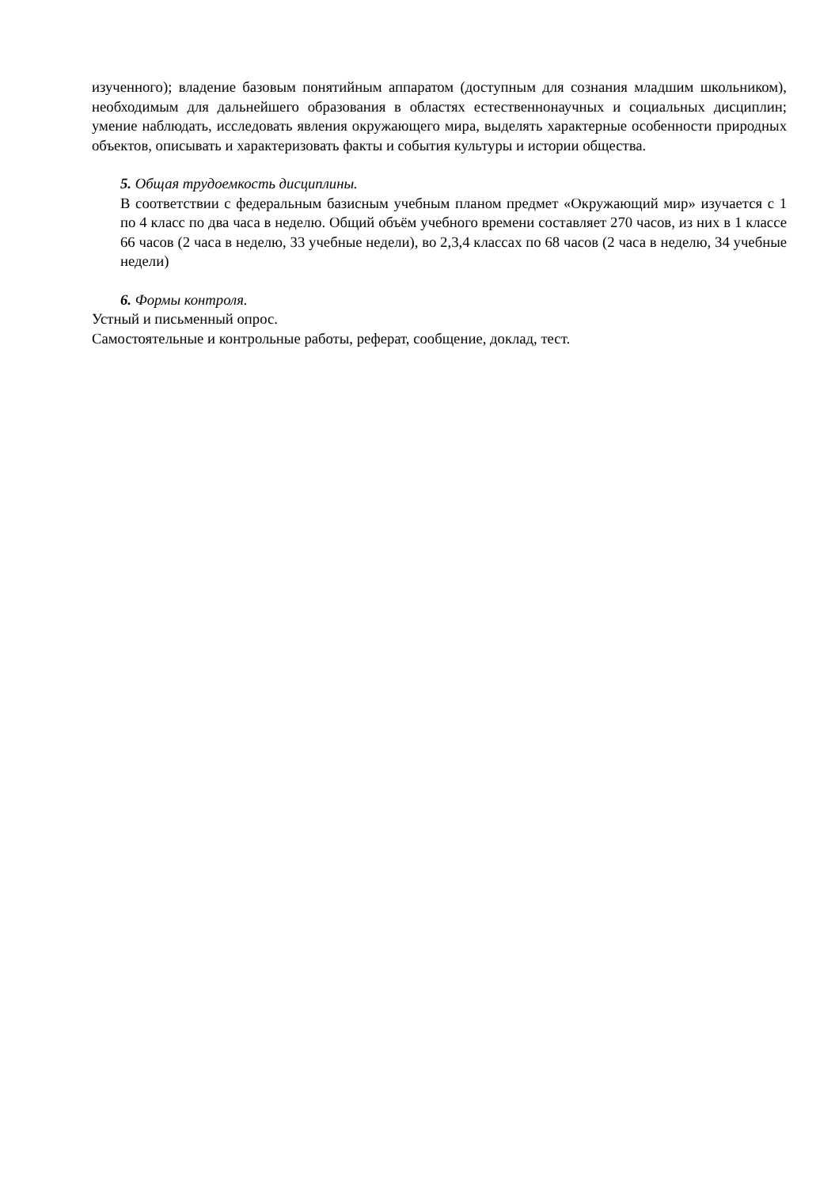изученного); владение базовым понятийным аппаратом (доступным для сознания младшим школьником), необходимым для дальнейшего образования в областях естественнонаучных и социальных дисциплин; умение наблюдать, исследовать явления окружающего мира, выделять характерные особенности природных объектов, описывать и характеризовать факты и события культуры и истории общества.
5. Общая трудоемкость дисциплины.
В соответствии с федеральным базисным учебным планом предмет «Окружающий мир» изучается с 1 по 4 класс по два часа в неделю. Общий объём учебного времени составляет 270 часов, из них в 1 классе 66 часов (2 часа в неделю, 33 учебные недели), во 2,3,4 классах по 68 часов (2 часа в неделю, 34 учебные недели)
6. Формы контроля.
Устный и письменный опрос.
Самостоятельные и контрольные работы, реферат, сообщение, доклад, тест.